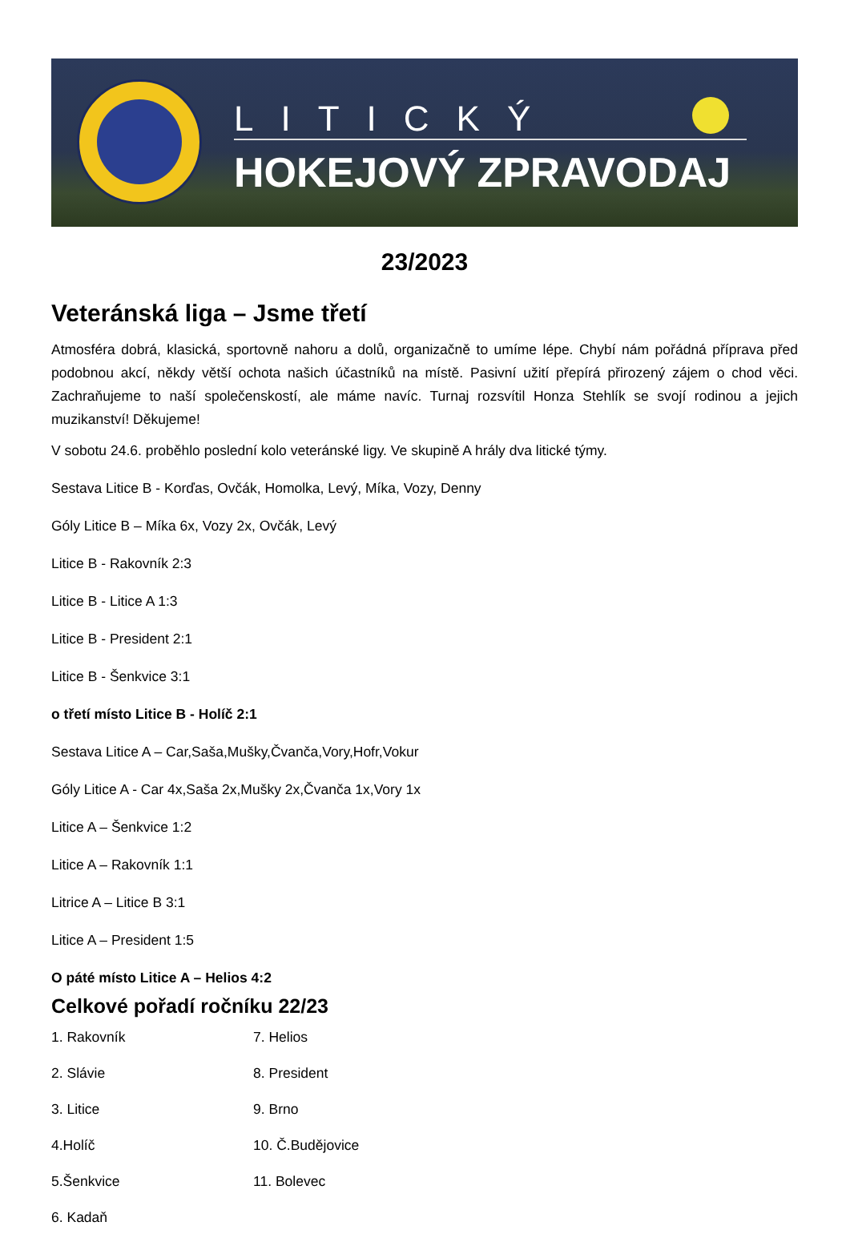LITICKÝ
HOKEJOVÝ ZPRAVODAJ
23/2023
Veteránská liga – Jsme třetí
Atmosféra dobrá, klasická, sportovně nahoru a dolů, organizačně to umíme lépe. Chybí nám pořádná příprava před podobnou akcí, někdy větší ochota našich účastníků na místě. Pasivní užití přepírá přirozený zájem o chod věci. Zachraňujeme to naší společenskostí, ale máme navíc. Turnaj rozsvítil Honza Stehlík se svojí rodinou a jejich muzikanství! Děkujeme!
V sobotu 24.6. proběhlo poslední kolo veteránské ligy. Ve skupině A hrály dva litické týmy.
Sestava Litice B - Korďas, Ovčák, Homolka, Levý, Míka, Vozy, Denny
Góly Litice B – Míka 6x, Vozy 2x, Ovčák, Levý
Litice B - Rakovník 2:3
Litice B - Litice A 1:3
Litice B - President 2:1
Litice B - Šenkvice 3:1
o třetí místo Litice B - Holíč 2:1
Sestava Litice A – Car,Saša,Mušky,Čvanča,Vory,Hofr,Vokur
Góly Litice A - Car 4x,Saša 2x,Mušky 2x,Čvanča 1x,Vory 1x
Litice A – Šenkvice 1:2
Litice A – Rakovník 1:1
Litrice A – Litice B 3:1
Litice A – President 1:5
O páté místo Litice A – Helios 4:2
Celkové pořadí ročníku 22/23
1. Rakovník
2. Slávie
3. Litice
4.Holíč
5.Šenkvice
6. Kadaň
7. Helios
8. President
9. Brno
10. Č.Budějovice
11. Bolevec